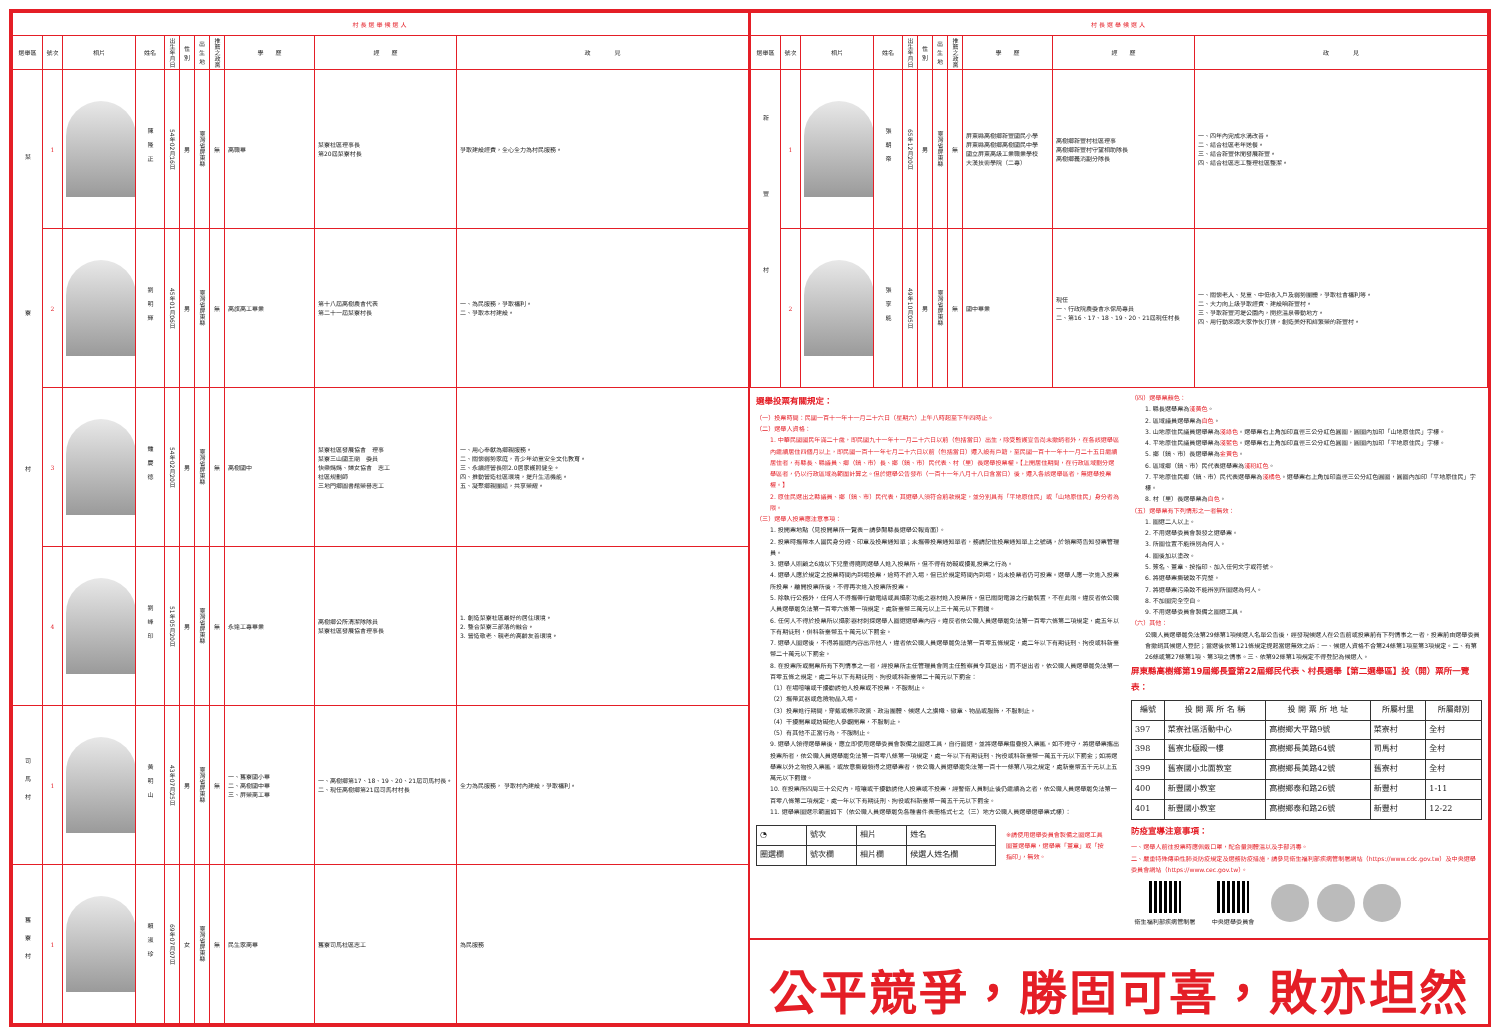| 村長選舉候選人 | | | | | | | | | | |
| 選舉區 | 號次 | 相片 | 姓名 | 出生年月日 | 性別 | 出生地 | 推薦之政黨 | 學 歷 | 經 歷 | 政 見 |
| 菜寮村 | 1 | | 陳隆正 | 54年02月16日 | 男 | 臺灣省屏東縣 | 無 | 高職畢 | 菜寮社區理事長 第20屆菜寮村長 | 爭取建設經費，全心全力為村民服務。 |
| | 2 | | 劉明輝 | 45年01月06日 | 男 | 臺灣省屏東縣 | 無 | 高旗高工畢業 | 第十八屆高樹農會代表 第二十一屆菜寮村長 | 一、為民服務，爭取福利。 二、爭取本村建設。 |
| | 3 | | 鍾慶德 | 54年02月20日 | 男 | 臺灣省屏東縣 | 無 | 高樹國中 | 菜寮社區發展協會 理事 菜寮三山國王廟 委員 快樂媽媽、婦女協會 志工 社區規劃師 三地門鄉圖書館榮譽志工 | 一、用心奉獻為鄉親服務。 二、關懷弱勢家庭，青少年幼童安全文化教育。 三、永續經營長照2.0居家護照健全。 四、推動營造社區環境，提升生活機能。 五、凝聚鄉親團結，共享榮耀。 |
| | 4 | | 劉峰印 | 51年05月20日 | 男 | 臺灣省屏東縣 | 無 | 永達工專畢業 | 高樹鄉公所清潔隊隊員 菜寮社區發展協會理事長 | 1. 創造菜寮社區最好的居住環境。 2. 整合菜寮三部落的融合。 3. 營造敬老、親老的高齡友善環境。 |
| 司馬村 | 1 | | 黃明山 | 43年07月25日 | 男 | 臺灣省屏東縣 | 無 | 一、舊寮國小畢 二、高樹國中畢 三、屏榮商工畢 | 一、高樹鄉第17、18、19、20、21屆司馬村長。 二、現任高樹鄉第21屆司馬村村長 | 全力為民服務， 爭取村內建設，爭取福利。 |
| 舊寮村 | 1 | | 賴淑珍 | 69年07月07日 | 女 | 臺灣省屏東縣 | 無 | 民生家商畢 | 舊寮司馬社區志工 | 為民服務 |
| 村長選舉候選人 | | | | | | | | | | |
| 選舉區 | 號次 | 相片 | 姓名 | 出生年月日 | 性別 | 出生地 | 推薦之政黨 | 學 歷 | 經 歷 | 政 見 |
| 新豐村 | 1 | | 張朝帝 | 65年12月20日 | 男 | 臺灣省屏東縣 | 無 | 屏東縣高樹鄉新豐國民小學 屏東縣高樹鄉高樹國民中學 國立屏東高級工業職業學校 大漢技術學院（二專） | 高樹鄉新豐村社區理事 高樹鄉新豐村守望相助隊長 高樹鄉義消副分隊長 | 一、四年內完成水溝改善。 二、結合社區老年送餐。 三、結合新豐休閒發展新豐。 四、結合社區志工整理社區整潔。 |
| | 2 | | 張享能 | 49年10月05日 | 男 | 臺灣省屏東縣 | 無 | 國中畢業 | 現任 一、行政院農委會水保局專員 二、第16、17、18、19、20、21屆現任村長 | 一、關懷老人、兒童、中低收入戶及弱勢團體，爭取社會福利等。 二、大力向上級爭取經費、建設咱新豐村。 三、爭取新豐河堤公園內，開挖溫泉帶動地方。 四、用行動來跟大家作伙打拼，創造美好和詳繁榮的新豐村。 |
選舉投票有關規定：
（一）投票時間：民國一百十一年十一月二十六日（星期六）上午八時起至下午四時止。
（二）選舉人資格：
1. 中華民國國民年滿二十歲，即民國九十一年十一月二十六日以前（包括當日）出生，除受監護宣告尚未撤銷者外，在各該選舉區內繼續居住四個月以上，即民國一百十一年七月二十六日以前（包括當日）遷入設有戶籍，至民國一百十一年十一月二十五日繼續居住者，有縣長、縣議員、鄉（鎮、市）長、鄉（鎮、市）民代表、村（里）長選舉投票權。【上開居住期間，在行政區域劃分選舉區者，仍以行政區域為範圍計算之。但於選舉公告發布（一百十一年八月十八日含當日）後，遷入各該選舉區者，無選舉投票權。】
2. 原住民選出之縣議員、鄉（鎮、市）民代表，其選舉人須符合前款規定，並分別具有「平地原住民」或「山地原住民」身分者為限。
（三）選舉人投票應注意事項：
1. 投開票地點（見投開票所一覽表－請參閱縣長選舉公報背面）。
2. 投票時攜帶本人國民身分證、印章及投票通知單；未攜帶投票通知單者，務請記住投票通知單上之號碼，於領票時告知發票管理員。
3. 選舉人照顧之6歲以下兒童得隨同選舉人進入投票所，但不得有妨礙或擾亂投票之行為。
4. 選舉人應於規定之投票時間內到場投票，逾時不許入場，但已於規定時間內到場，尚未投票者仍可投票。選舉人應一次進入投票所投票，離開投票所後，不得再次進入投票所投票。
5. 除執行公務外，任何人不得攜帶行動電話或具攝影功能之器材進入投票所。但已關閉電源之行動裝置，不在此限。違反者依公職人員選舉罷免法第一百零六條第一項規定，處新臺幣三萬元以上三十萬元以下罰鍰。
6. 任何人不得於投票所以攝影器材刺探選舉人圈選選舉票內容。違反者依公職人員選舉罷免法第一百零六條第二項規定，處五年以下有期徒刑，併科新臺幣五十萬元以下罰金。
7. 選舉人圈選後，不得將圈選內容出示他人，違者依公職人員選舉罷免法第一百零五條規定，處二年以下有期徒刑、拘役或科新臺幣二十萬元以下罰金。
8. 在投票所或開票所有下列情事之一者，經投票所主任管理員會同主任監察員令其退出，而不退出者，依公職人員選舉罷免法第一百零五條之規定，處二年以下有期徒刑、拘役或科新臺幣二十萬元以下罰金：
（1）在場喧嚷或干擾勸誘他人投票或不投票，不服制止。
（2）攜帶武器或危險物品入場。
（3）投票進行期間，穿戴或標示政黨、政治團體、候選人之旗幟、徽章、物品或服飾，不服制止。
（4）干擾開票或妨礙他人參觀開票，不服制止。
（5）有其他不正當行為，不服制止。
9. 選舉人領得選舉票後，應立即使用選舉委員會製備之圈選工具，自行圈選，並將選舉票摺疊投入票匭。如不遵守，將選舉票攜出投票所者，依公職人員選舉罷免法第一百零八條第一項規定，處一年以下有期徒刑、拘役或科新臺幣一萬五千元以下罰金；如將選舉票以外之物投入票匭，或故意撕毀領得之選舉票者，依公職人員選舉罷免法第一百十一條第八項之規定，處新臺幣五千元以上五萬元以下罰鍰。
10. 在投票所四周三十公尺內，喧嚷或干擾勸誘他人投票或不投票，經警衛人員制止後仍繼續為之者，依公職人員選舉罷免法第一百零八條第二項規定，處一年以下有期徒刑、拘役或科新臺幣一萬五千元以下罰金。
11. 選舉票圈選示範圖如下（依公職人員選舉罷免各種書件表冊格式七之（三）地方公職人員選舉選舉票式樣）：
| ◔ | 號次 | 相片 | 姓名 |
| 圈選欄 | 號次欄 | 相片欄 | 候選人姓名欄 |
※請使用選舉委員會製備之圈選工具圈蓋選舉票，選舉票「蓋章」或「按指印」，無效。
（四）選舉票顏色：
1. 縣長選舉票為淺黃色。
2. 區域議員選舉票為白色。
3. 山地原住民議員選舉票為淺綠色。選舉票右上角加印直徑三公分紅色圓圈，圓圈內加印「山地原住民」字樣。
4. 平地原住民議員選舉票為淺藍色。選舉票右上角加印直徑三公分紅色圓圈，圓圈內加印「平地原住民」字樣。
5. 鄉（鎮、市）長選舉票為金黃色。
6. 區域鄉（鎮、市）民代表選舉票為淺粉紅色。
7. 平地原住民鄉（鎮、市）民代表選舉票為淺橘色。選舉票右上角加印直徑三公分紅色圓圈，圓圈內加印「平地原住民」字樣。
8. 村（里）長選舉票為白色。
（五）選舉票有下列情形之一者無效：
1. 圈選二人以上。
2. 不用選舉委員會製發之選舉票。
3. 所圈位置不能辨別為何人。
4. 圈後加以塗改。
5. 簽名、蓋章、按指印、加入任何文字或符號。
6. 將選舉票撕破致不完整。
7. 將選舉票污染致不能辨別所圈選為何人。
8. 不加圈完全空白。
9. 不用選舉委員會製備之圈選工具。
（六）其他：
公職人員選舉罷免法第29條第1項候選人名單公告後，經發現候選人在公告前或投票前有下列情事之一者，投票前由選舉委員會撤銷其候選人登記；當選後依第121條規定提起當選無效之訴：一、候選人資格不合第24條第1項至第3項規定。二、有第26條或第27條第1項、第3項之情事。三、依第92條第1項規定不得登記為候選人。
屏東縣高樹鄉第19屆鄉長暨第22屆鄉民代表、村長選舉【第二選舉區】投（開）票所一覽表：
| 編號 | 投 開 票 所 名 稱 | 投 開 票 所 地 址 | 所屬村里 | 所屬鄰別 |
| --- | --- | --- | --- | --- |
| 397 | 菜寮社區活動中心 | 高樹鄉大平路9號 | 菜寮村 | 全村 |
| 398 | 舊寮北極殿一樓 | 高樹鄉長美路64號 | 司馬村 | 全村 |
| 399 | 舊寮國小北面教室 | 高樹鄉長美路42號 | 舊寮村 | 全村 |
| 400 | 新豐國小教室 | 高樹鄉泰和路26號 | 新豐村 | 1-11 |
| 401 | 新豐國小教室 | 高樹鄉泰和路26號 | 新豐村 | 12-22 |
防疫宣導注意事項：
一、選舉人前往投票時應佩戴口罩，配合量測體溫以及手部消毒。
二、嚴重特殊傳染性肺炎防疫規定及選務防疫措施，請參見衛生福利部疾病管制署網站（https://www.cdc.gov.tw）及中央選舉委員會網站（https://www.cec.gov.tw）。
衛生福利部疾病管制署
中央選舉委員會
公平競爭，勝固可喜，敗亦坦然